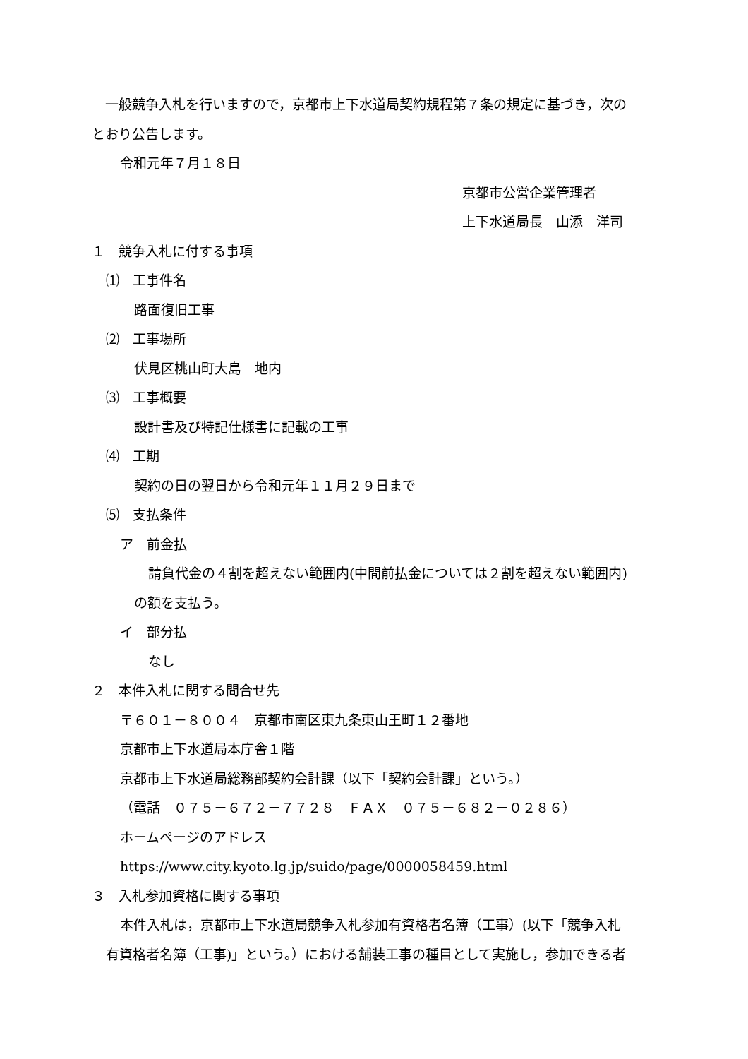一般競争入札を行いますので，京都市上下水道局契約規程第７条の規定に基づき，次の
とおり公告します。
令和元年７月１８日
京都市公営企業管理者
上下水道局長　山添　洋司
１　競争入札に付する事項
⑴　工事件名
路面復旧工事
⑵　工事場所
伏見区桃山町大島　地内
⑶　工事概要
設計書及び特記仕様書に記載の工事
⑷　工期
契約の日の翌日から令和元年１１月２９日まで
⑸　支払条件
ア　前金払
請負代金の４割を超えない範囲内(中間前払金については２割を超えない範囲内)
の額を支払う。
イ　部分払
なし
２　本件入札に関する問合せ先
〒６０１－８００４　京都市南区東九条東山王町１２番地
京都市上下水道局本庁舎１階
京都市上下水道局総務部契約会計課（以下「契約会計課」という。）
（電話　０７５－６７２－７７２８　ＦＡＸ　０７５－６８２－０２８６）
ホームページのアドレス
https://www.city.kyoto.lg.jp/suido/page/0000058459.html
３　入札参加資格に関する事項
本件入札は，京都市上下水道局競争入札参加有資格者名簿（工事）(以下「競争入札
有資格者名簿（工事)」という。）における舗装工事の種目として実施し，参加できる者